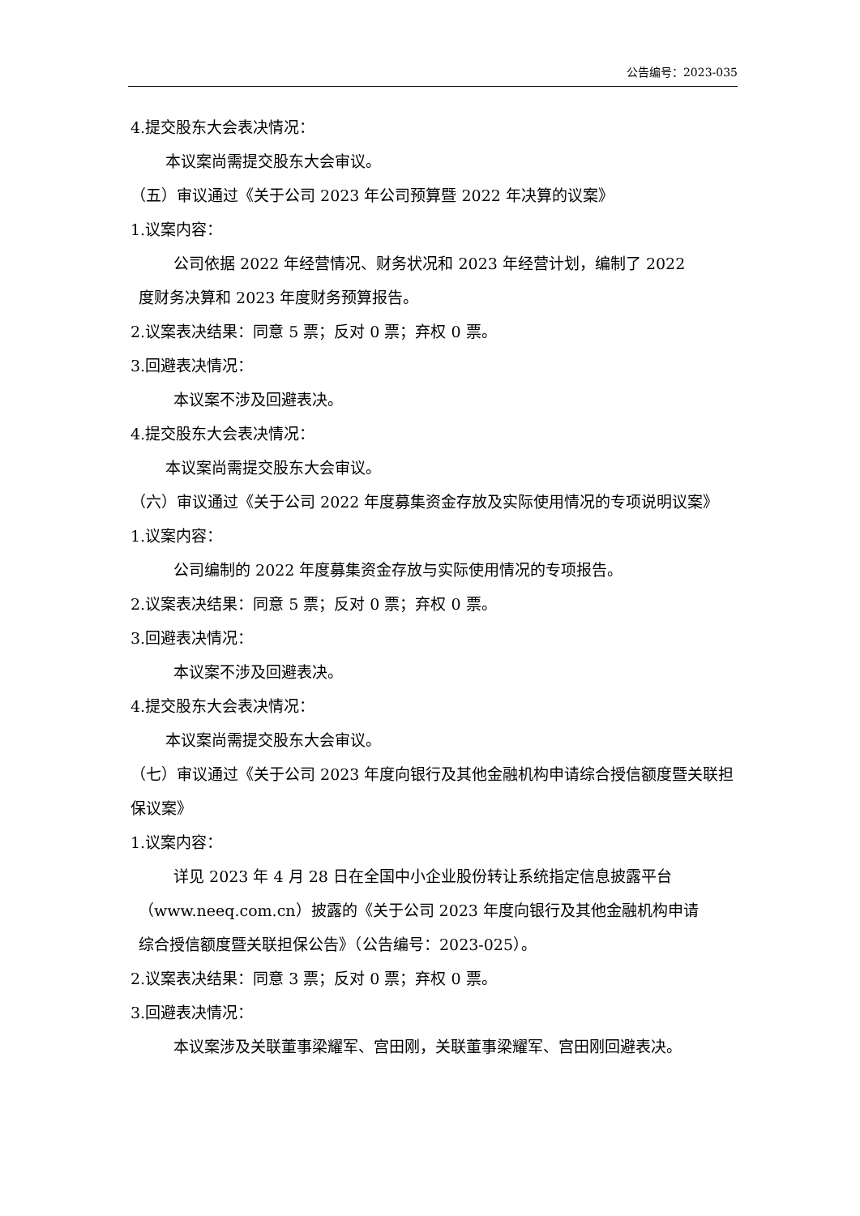公告编号：2023-035
4.提交股东大会表决情况：
本议案尚需提交股东大会审议。
（五）审议通过《关于公司 2023 年公司预算暨 2022 年决算的议案》
1.议案内容：
公司依据 2022 年经营情况、财务状况和 2023 年经营计划，编制了 2022
度财务决算和 2023 年度财务预算报告。
2.议案表决结果：同意 5 票；反对 0 票；弃权 0 票。
3.回避表决情况：
本议案不涉及回避表决。
4.提交股东大会表决情况：
本议案尚需提交股东大会审议。
（六）审议通过《关于公司 2022 年度募集资金存放及实际使用情况的专项说明议案》
1.议案内容：
公司编制的 2022 年度募集资金存放与实际使用情况的专项报告。
2.议案表决结果：同意 5 票；反对 0 票；弃权 0 票。
3.回避表决情况：
本议案不涉及回避表决。
4.提交股东大会表决情况：
本议案尚需提交股东大会审议。
（七）审议通过《关于公司 2023 年度向银行及其他金融机构申请综合授信额度暨关联担保议案》
1.议案内容：
详见 2023 年 4 月 28 日在全国中小企业股份转让系统指定信息披露平台
（www.neeq.com.cn）披露的《关于公司 2023 年度向银行及其他金融机构申请
综合授信额度暨关联担保公告》（公告编号：2023-025）。
2.议案表决结果：同意 3 票；反对 0 票；弃权 0 票。
3.回避表决情况：
本议案涉及关联董事梁耀军、宫田刚，关联董事梁耀军、宫田刚回避表决。